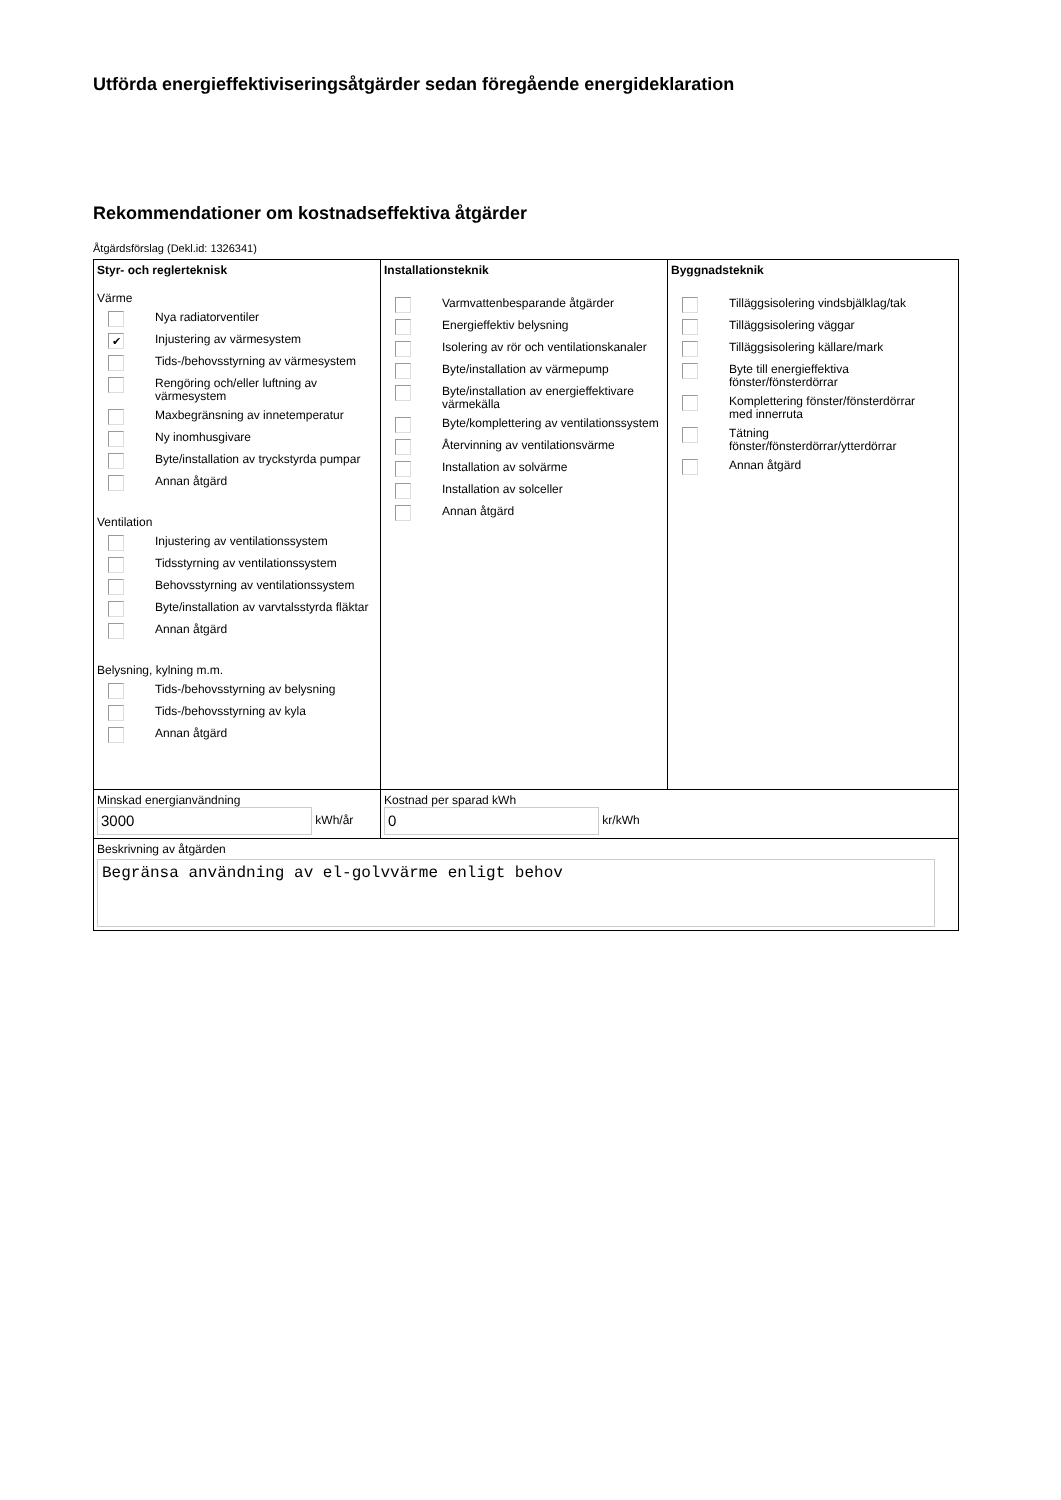Utförda energieffektiviseringsåtgärder sedan föregående energideklaration
Rekommendationer om kostnadseffektiva åtgärder
Åtgärdsförslag (Dekl.id: 1326341)
| Styr- och reglerteknisk Värme Nya radiatorventiler ✔ Injustering av värmesystem Tids-/behovsstyrning av värmesystem Rengöring och/eller luftning av värmesystem Maxbegränsning av innetemperatur Ny inomhusgivare Byte/installation av tryckstyrda pumpar Annan åtgärd Ventilation Injustering av ventilationssystem Tidsstyrning av ventilationssystem Behovsstyrning av ventilationssystem Byte/installation av varvtalsstyrda fläktar Annan åtgärd Belysning, kylning m.m. Tids-/behovsstyrning av belysning Tids-/behovsstyrning av kyla Annan åtgärd | Installationsteknik Varmvattenbesparande åtgärder Energieffektiv belysning Isolering av rör och ventilationskanaler Byte/installation av värmepump Byte/installation av energieffektivare värmekälla Byte/komplettering av ventilationssystem Återvinning av ventilationsvärme Installation av solvärme Installation av solceller Annan åtgärd | Byggnadsteknik Tilläggsisolering vindsbjälklag/tak Tilläggsisolering väggar Tilläggsisolering källare/mark Byte till energieffektiva fönster/fönsterdörrar Komplettering fönster/fönsterdörrar med innerruta Tätning fönster/fönsterdörrar/ytterdörrar Annan åtgärd |
| Minskad energianvändning 3000 kWh/år | Kostnad per sparad kWh 0 kr/kWh | |
| Beskrivning av åtgärden Begränsa användning av el-golvvärme enligt behov | | |